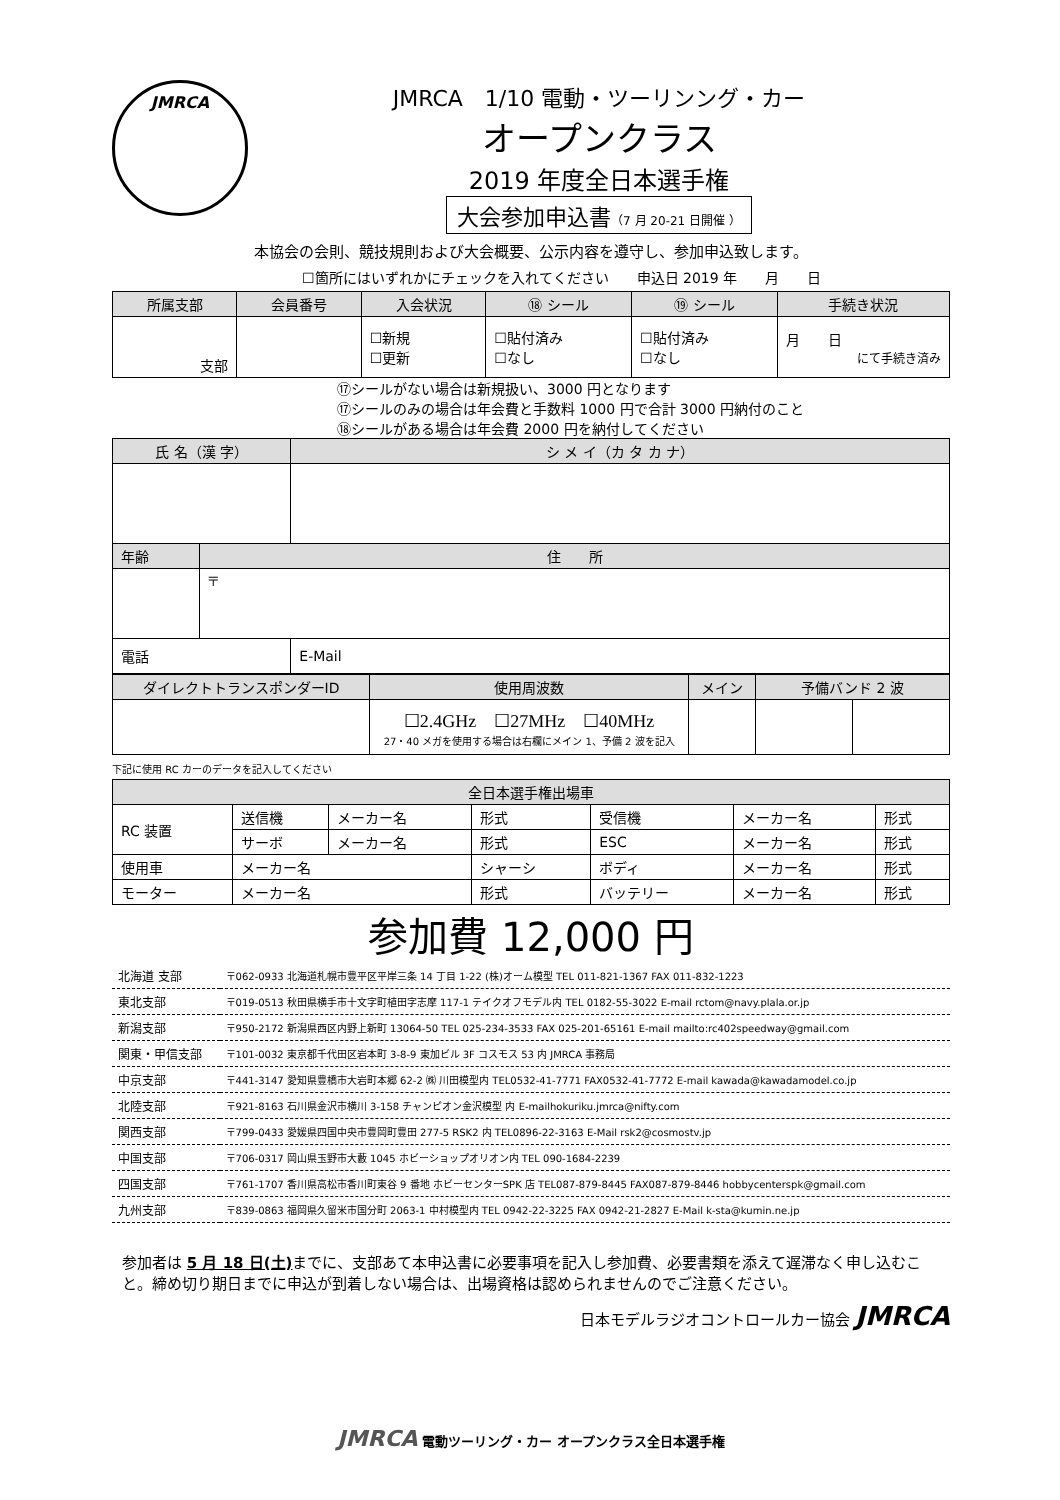JMRCA
JMRCA　1/10 電動・ツーリンング・カー
オープンクラス
2019 年度全日本選手権
大会参加申込書（7 月 20-21 日開催 ）
本協会の会則、競技規則および大会概要、公示内容を遵守し、参加申込致します。
☐箇所にはいずれかにチェックを入れてください　　申込日 2019 年　　月　　日
| 所属支部 | 会員番号 | 入会状況 | ⑱ シール | ⑲ シール | 手続き状況 |
| --- | --- | --- | --- | --- | --- |
| 支部 | | ☐新規 ☐更新 | ☐貼付済み ☐なし | ☐貼付済み ☐なし | 月 日 にて手続き済み |
⑰シールがない場合は新規扱い、3000 円となります
⑰シールのみの場合は年会費と手数料 1000 円で合計 3000 円納付のこと
⑱シールがある場合は年会費 2000 円を納付してください
| 氏 名（漢 字） | | シ メ イ（カ タ カ ナ） |
| --- | --- | --- |
| 年齢 | 住 所 | |
| | 〒 | |
| 電話 | | E-Mail |
| ダイレクトトランスポンダーID | 使用周波数 | メイン | 予備バンド 2 波 | |
| --- | --- | --- | --- | --- |
| | ☐2.4GHz ☐27MHz ☐40MHz 27・40 メガを使用する場合は右欄にメイン 1、予備 2 波を記入 | | | |
下記に使用 RC カーのデータを記入してください
| 全日本選手権出場車 | | | | | | |
| --- | --- | --- | --- | --- | --- | --- |
| RC 装置 | 送信機 | メーカー名 | 形式 | 受信機 | メーカー名 | 形式 |
| | サーボ | メーカー名 | 形式 | ESC | メーカー名 | 形式 |
| 使用車 | メーカー名 | | シャーシ | ボディ | メーカー名 | 形式 |
| モーター | メーカー名 | | 形式 | バッテリー | メーカー名 | 形式 |
参加費 12,000 円
| 北海道 支部 | 〒062-0933 北海道札幌市豊平区平岸三条 14 丁目 1-22 (株)オーム模型 TEL 011-821-1367 FAX 011-832-1223 |
| 東北支部 | 〒019-0513 秋田県横手市十文字町植田字志摩 117-1 テイクオフモデル内 TEL 0182-55-3022 E-mail rctom@navy.plala.or.jp |
| 新潟支部 | 〒950-2172 新潟県西区内野上新町 13064-50 TEL 025-234-3533 FAX 025-201-65161 E-mail mailto:rc402speedway@gmail.com |
| 関東・甲信支部 | 〒101-0032 東京都千代田区岩本町 3-8-9 東加ビル 3F コスモス 53 内 JMRCA 事務局 |
| 中京支部 | 〒441-3147 愛知県豊橋市大岩町本郷 62-2 ㈱ 川田模型内 TEL0532-41-7771 FAX0532-41-7772 E-mail kawada@kawadamodel.co.jp |
| 北陸支部 | 〒921-8163 石川県金沢市横川 3-158 チャンピオン金沢模型 内 E-mailhokuriku.jmrca@nifty.com |
| 関西支部 | 〒799-0433 愛媛県四国中央市豊岡町豊田 277-5 RSK2 内 TEL0896-22-3163 E-Mail rsk2@cosmostv.jp |
| 中国支部 | 〒706-0317 岡山県玉野市大藪 1045 ホビーショップオリオン内 TEL 090-1684-2239 |
| 四国支部 | 〒761-1707 香川県高松市香川町東谷 9 番地 ホビーセンターSPK 店 TEL087-879-8445 FAX087-879-8446 hobbycenterspk@gmail.com |
| 九州支部 | 〒839-0863 福岡県久留米市国分町 2063-1 中村模型内 TEL 0942-22-3225 FAX 0942-21-2827 E-Mail k-sta@kumin.ne.jp |
参加者は 5 月 18 日(土) までに、支部あて本申込書に必要事項を記入し参加費、必要書類を添えて遅滞なく申し込むこと。締め切り期日までに申込が到着しない場合は、出場資格は認められませんのでご注意ください。
日本モデルラジオコントロールカー協会 JMRCA
JMRCA 電動ツーリング・カー オープンクラス全日本選手権